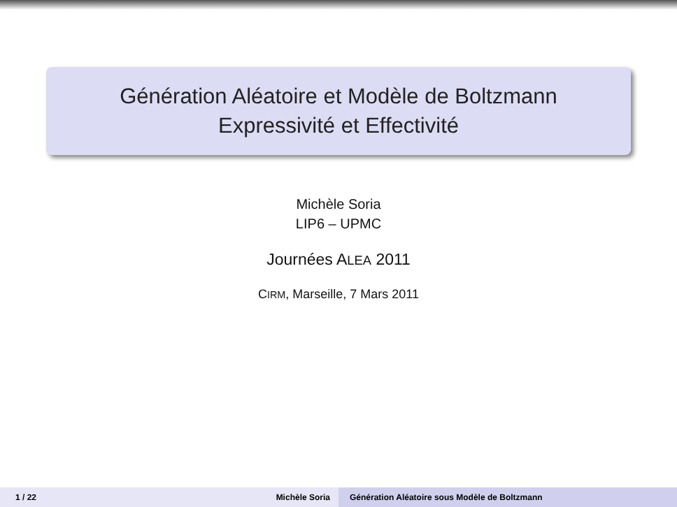Génération Aléatoire et Modèle de Boltzmann
Expressivité et Effectivité
Michèle Soria
LIP6 – UPMC
Journées ALEA 2011
CIRM, Marseille, 7 Mars 2011
1 / 22 Michèle Soria Génération Aléatoire sous Modèle de Boltzmann